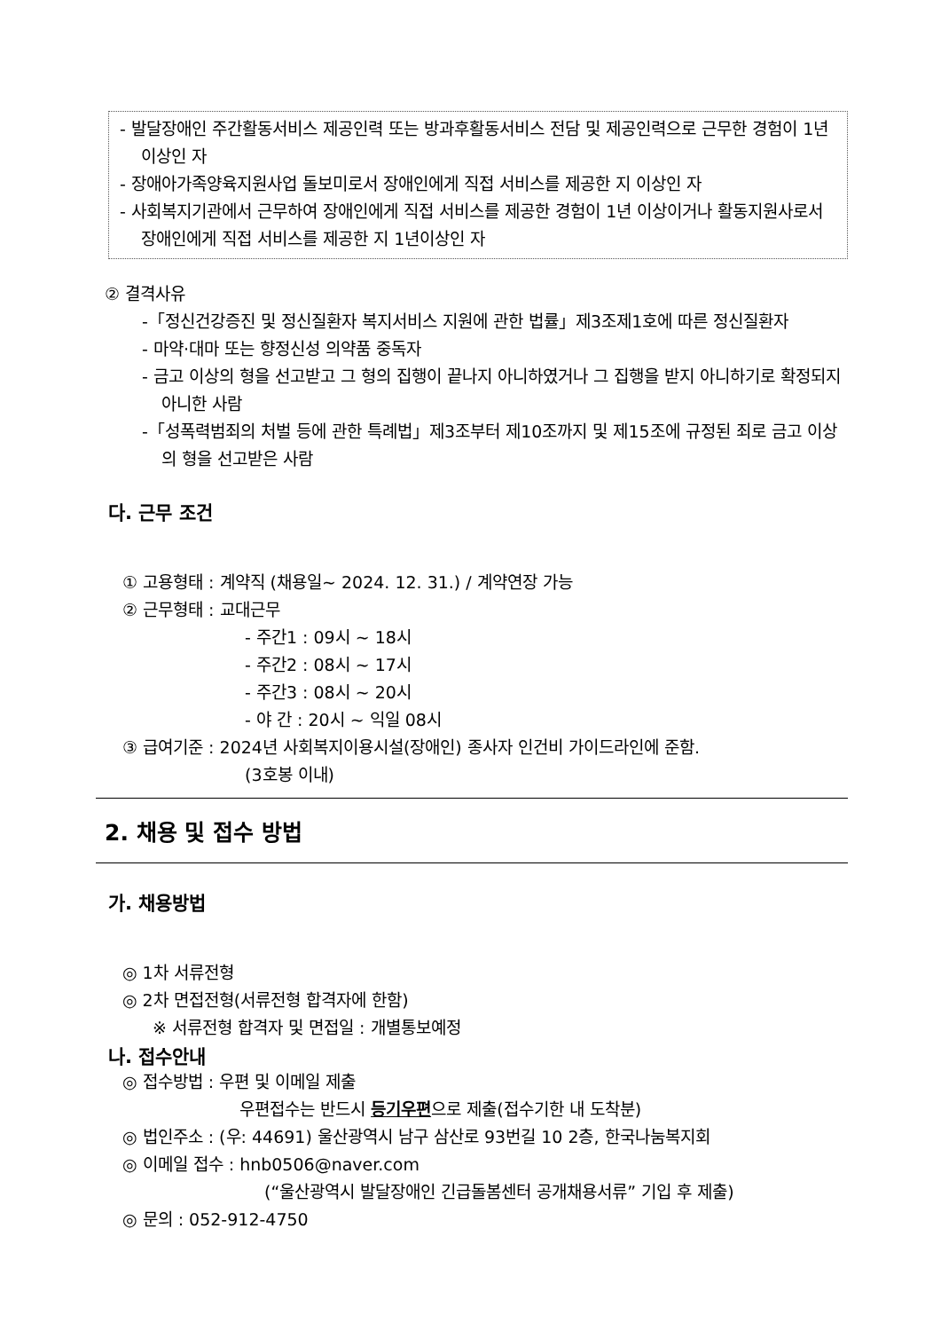- 발달장애인 주간활동서비스 제공인력 또는 방과후활동서비스 전담 및 제공인력으로 근무한 경험이 1년이상인 자
- 장애아가족양육지원사업 돌보미로서 장애인에게 직접 서비스를 제공한 지 이상인 자
- 사회복지기관에서 근무하여 장애인에게 직접 서비스를 제공한 경험이 1년 이상이거나 활동지원사로서 장애인에게 직접 서비스를 제공한 지 1년이상인 자
② 결격사유
-「정신건강증진 및 정신질환자 복지서비스 지원에 관한 법률」제3조제1호에 따른 정신질환자
- 마약·대마 또는 향정신성 의약품 중독자
- 금고 이상의 형을 선고받고 그 형의 집행이 끝나지 아니하였거나 그 집행을 받지 아니하기로 확정되지 아니한 사람
-「성폭력범죄의 처벌 등에 관한 특례법」제3조부터 제10조까지 및 제15조에 규정된 죄로 금고 이상의 형을 선고받은 사람
다. 근무 조건
① 고용형태 : 계약직 (채용일~ 2024. 12. 31.) / 계약연장 가능
② 근무형태 : 교대근무
- 주간1 : 09시 ~ 18시
- 주간2 : 08시 ~ 17시
- 주간3 : 08시 ~ 20시
- 야 간 : 20시 ~ 익일 08시
③ 급여기준 : 2024년 사회복지이용시설(장애인) 종사자 인건비 가이드라인에 준함.
(3호봉 이내)
2. 채용 및 접수 방법
가. 채용방법
◎ 1차 서류전형
◎ 2차 면접전형(서류전형 합격자에 한함)
※ 서류전형 합격자 및 면접일 : 개별통보예정
나. 접수안내
◎ 접수방법 : 우편 및 이메일 제출
우편접수는 반드시 등기우편으로 제출(접수기한 내 도착분)
◎ 법인주소 : (우: 44691) 울산광역시 남구 삼산로 93번길 10 2층, 한국나눔복지회
◎ 이메일 접수 : hnb0506@naver.com
(“울산광역시 발달장애인 긴급돌봄센터 공개채용서류” 기입 후 제출)
◎ 문의 : 052-912-4750